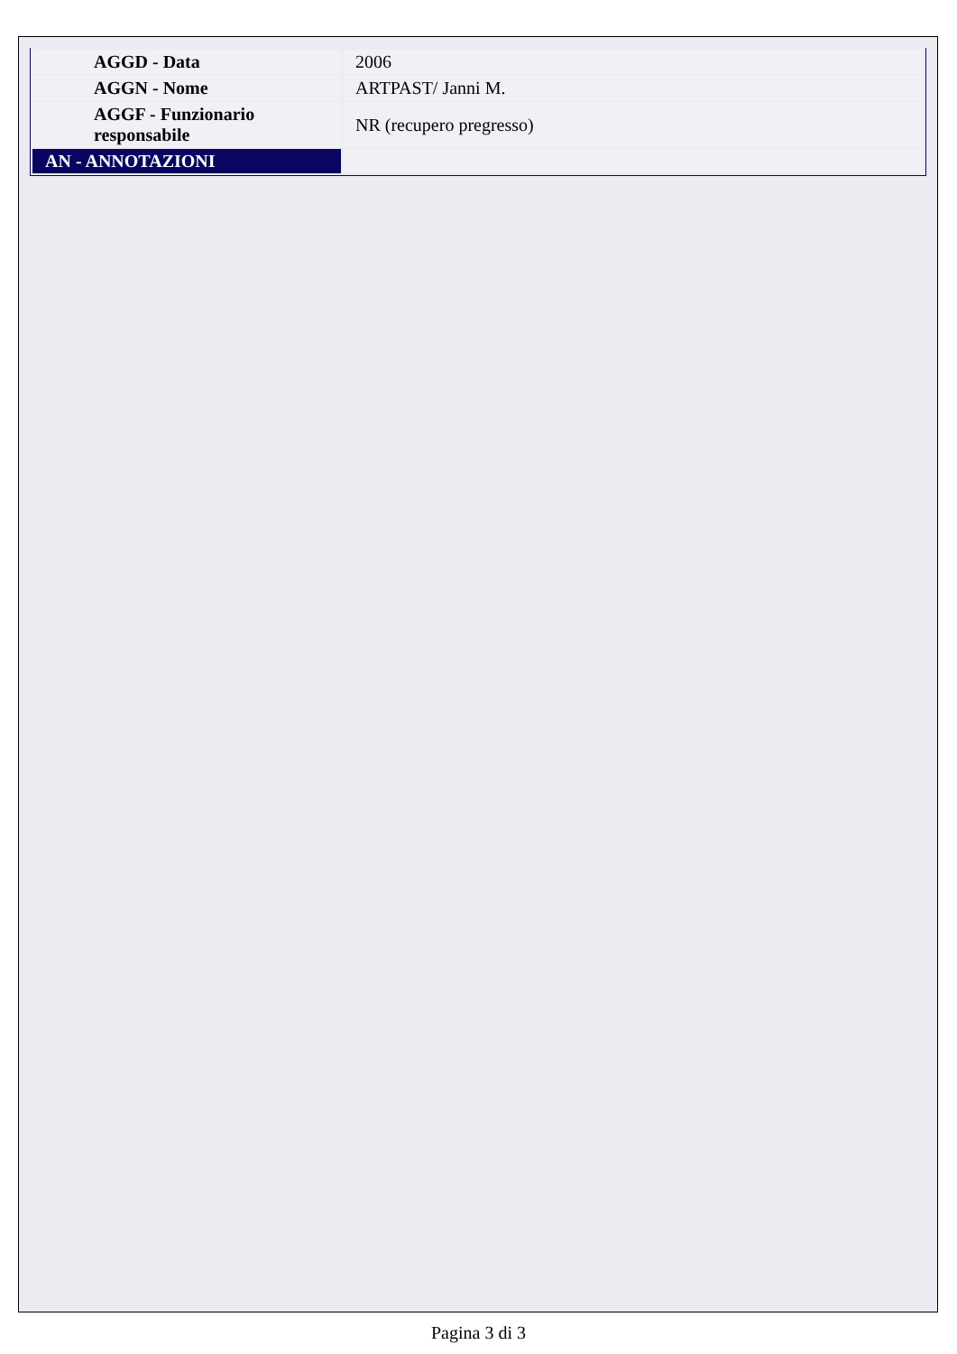| AGGD - Data | 2006 |
| AGGN - Nome | ARTPAST/ Janni M. |
| AGGF - Funzionario responsabile | NR (recupero pregresso) |
| AN - ANNOTAZIONI | |
Pagina 3 di 3